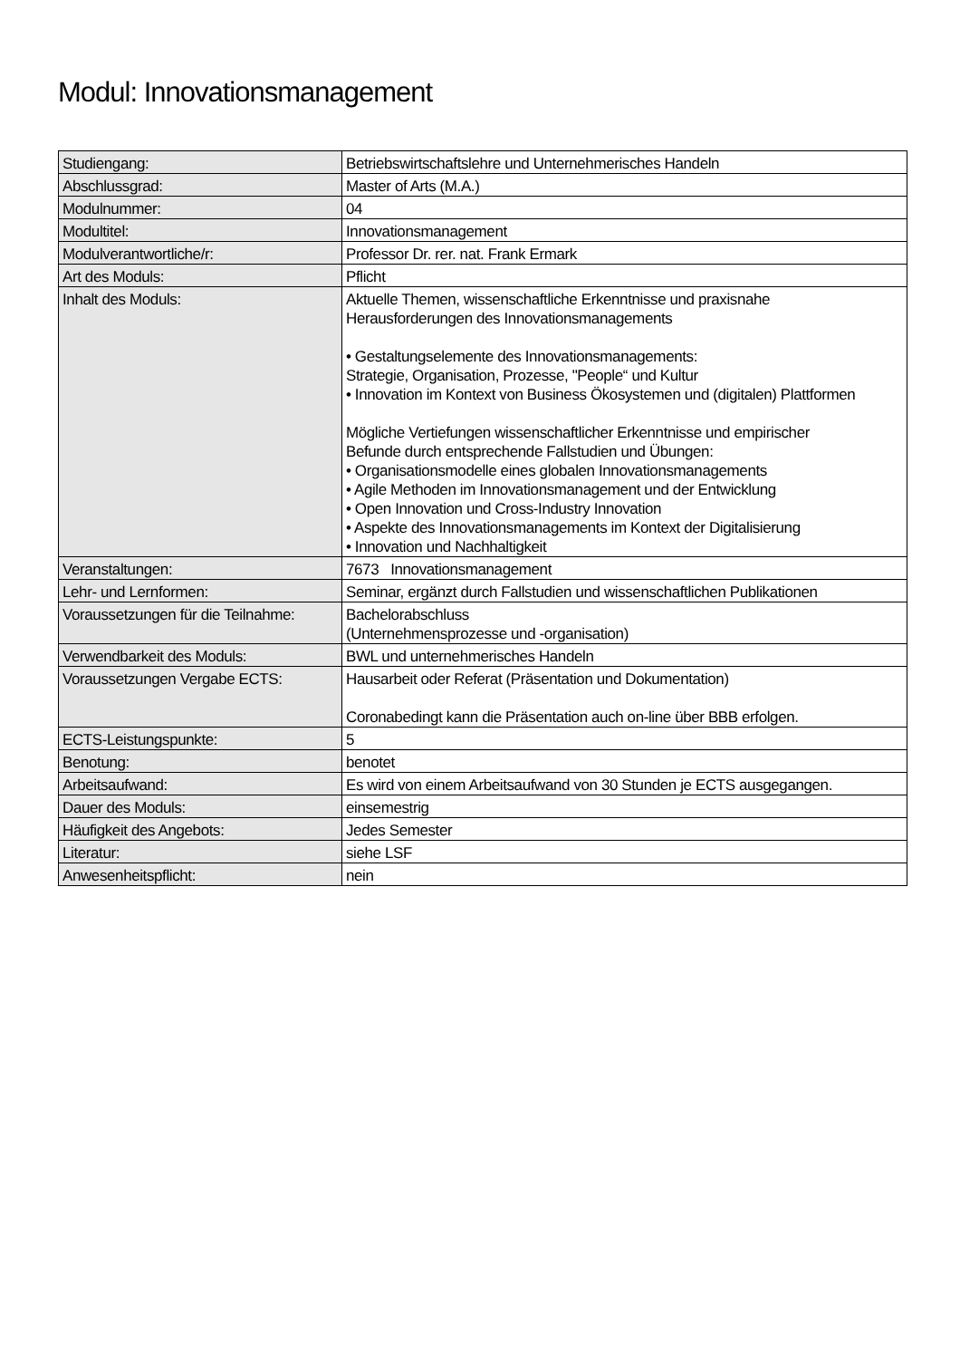Modul: Innovationsmanagement
| Studiengang: | Betriebswirtschaftslehre und Unternehmerisches Handeln |
| Abschlussgrad: | Master of Arts (M.A.) |
| Modulnummer: | 04 |
| Modultitel: | Innovationsmanagement |
| Modulverantwortliche/r: | Professor Dr. rer. nat. Frank Ermark |
| Art des Moduls: | Pflicht |
| Inhalt des Moduls: | Aktuelle Themen, wissenschaftliche Erkenntnisse und praxisnahe Herausforderungen des Innovationsmanagements • Gestaltungselemente des Innovationsmanagements: Strategie, Organisation, Prozesse, "People“ und Kultur • Innovation im Kontext von Business Ökosystemen und (digitalen) Plattformen Mögliche Vertiefungen wissenschaftlicher Erkenntnisse und empirischer Befunde durch entsprechende Fallstudien und Übungen: • Organisationsmodelle eines globalen Innovationsmanagements • Agile Methoden im Innovationsmanagement und der Entwicklung • Open Innovation und Cross-Industry Innovation • Aspekte des Innovationsmanagements im Kontext der Digitalisierung • Innovation und Nachhaltigkeit |
| Veranstaltungen: | 7673 Innovationsmanagement |
| Lehr- und Lernformen: | Seminar, ergänzt durch Fallstudien und wissenschaftlichen Publikationen |
| Voraussetzungen für die Teilnahme: | Bachelorabschluss (Unternehmensprozesse und -organisation) |
| Verwendbarkeit des Moduls: | BWL und unternehmerisches Handeln |
| Voraussetzungen Vergabe ECTS: | Hausarbeit oder Referat (Präsentation und Dokumentation) Coronabedingt kann die Präsentation auch on-line über BBB erfolgen. |
| ECTS-Leistungspunkte: | 5 |
| Benotung: | benotet |
| Arbeitsaufwand: | Es wird von einem Arbeitsaufwand von 30 Stunden je ECTS ausgegangen. |
| Dauer des Moduls: | einsemestrig |
| Häufigkeit des Angebots: | Jedes Semester |
| Literatur: | siehe LSF |
| Anwesenheitspflicht: | nein |